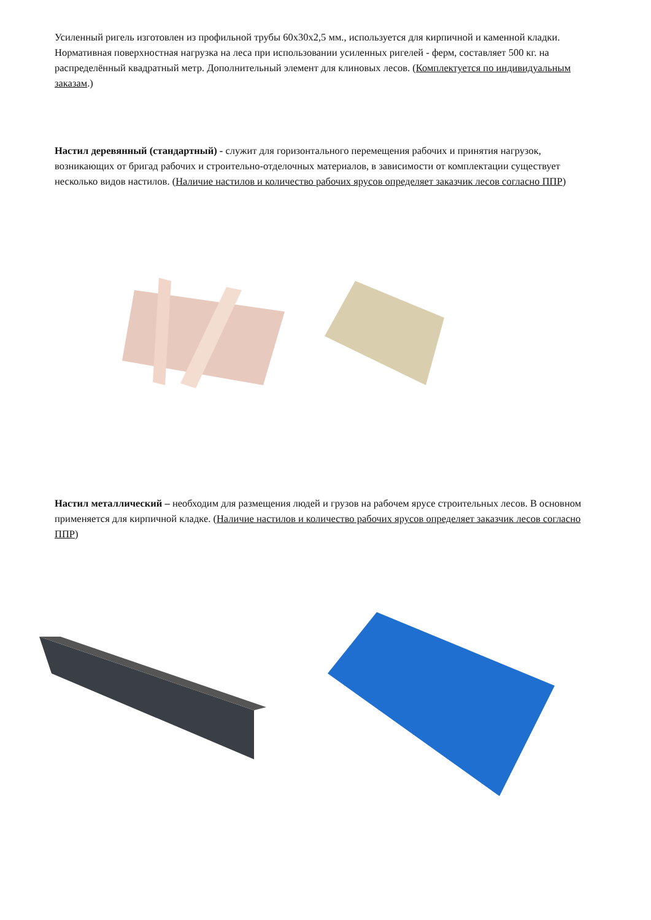Усиленный ригель изготовлен из профильной трубы 60x30x2,5 мм., используется для кирпичной и каменной кладки. Нормативная поверхностная нагрузка на леса при использовании усиленных ригелей - ферм, составляет 500 кг. на распределённый квадратный метр. Дополнительный элемент для клиновых лесов. (Комплектуется по индивидуальным заказам.)
Настил деревянный (стандартный) - служит для горизонтального перемещения рабочих и принятия нагрузок, возникающих от бригад рабочих и строительно-отделочных материалов, в зависимости от комплектации существует несколько видов настилов. (Наличие настилов и количество рабочих ярусов определяет заказчик лесов согласно ППР)
Настил металлический – необходим для размещения людей и грузов на рабочем ярусе строительных лесов. В основном применяется для кирпичной кладке. (Наличие настилов и количество рабочих ярусов определяет заказчик лесов согласно ППР)